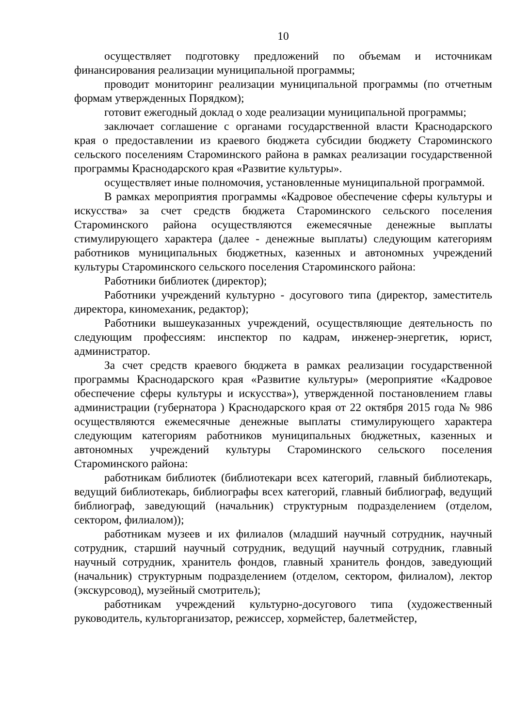10
осуществляет подготовку предложений по объемам и источникам финансирования реализации муниципальной программы;
проводит мониторинг реализации муниципальной программы (по отчетным формам утвержденных Порядком);
готовит ежегодный доклад о ходе реализации муниципальной программы;
заключает соглашение с органами государственной власти Краснодарского края о предоставлении из краевого бюджета субсидии бюджету Староминского сельского поселениям Староминского района в рамках реализации государственной программы Краснодарского края «Развитие культуры».
осуществляет иные полномочия, установленные муниципальной программой.
В рамках мероприятия программы «Кадровое обеспечение сферы культуры и искусства» за счет средств бюджета Староминского сельского поселения Староминского района осуществляются ежемесячные денежные выплаты стимулирующего характера (далее - денежные выплаты) следующим категориям работников муниципальных бюджетных, казенных и автономных учреждений культуры Староминского сельского поселения Староминского района:
Работники библиотек (директор);
Работники учреждений культурно - досугового типа (директор, заместитель директора, киномеханик, редактор);
Работники вышеуказанных учреждений, осуществляющие деятельность по следующим профессиям: инспектор по кадрам, инженер-энергетик, юрист, администратор.
За счет средств краевого бюджета в рамках реализации государственной программы Краснодарского края «Развитие культуры» (мероприятие «Кадровое обеспечение сферы культуры и искусства»), утвержденной постановлением главы администрации (губернатора ) Краснодарского края от 22 октября 2015 года № 986 осуществляются ежемесячные денежные выплаты стимулирующего характера следующим категориям работников муниципальных бюджетных, казенных и автономных учреждений культуры Староминского сельского поселения Староминского района:
работникам библиотек (библиотекари всех категорий, главный библиотекарь, ведущий библиотекарь, библиографы всех категорий, главный библиограф, ведущий библиограф, заведующий (начальник) структурным подразделением (отделом, сектором, филиалом));
работникам музеев и их филиалов (младший научный сотрудник, научный сотрудник, старший научный сотрудник, ведущий научный сотрудник, главный научный сотрудник, хранитель фондов, главный хранитель фондов, заведующий (начальник) структурным подразделением (отделом, сектором, филиалом), лектор (экскурсовод), музейный смотритель);
работникам учреждений культурно-досугового типа (художественный руководитель, культорганизатор, режиссер, хормейстер, балетмейстер,